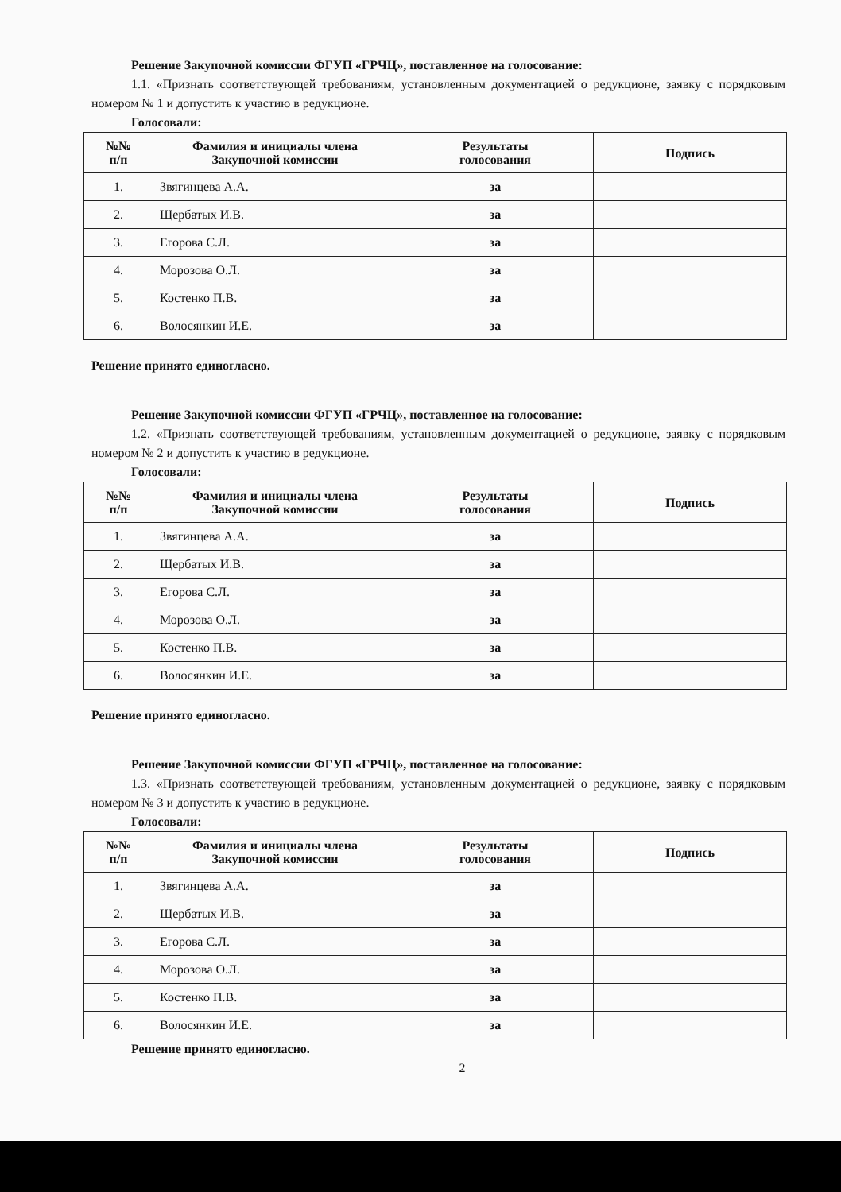Решение Закупочной комиссии ФГУП «ГРЧЦ», поставленное на голосование:
1.1. «Признать соответствующей требованиям, установленным документацией о редукционе, заявку с порядковым номером № 1 и допустить к участию в редукционе.
Голосовали:
| №№ п/п | Фамилия и инициалы члена Закупочной комиссии | Результаты голосования | Подпись |
| --- | --- | --- | --- |
| 1. | Звягинцева А.А. | за | |
| 2. | Щербатых И.В. | за | |
| 3. | Егорова С.Л. | за | |
| 4. | Морозова О.Л. | за | |
| 5. | Костенко П.В. | за | |
| 6. | Волосянкин И.Е. | за | |
Решение принято единогласно.
Решение Закупочной комиссии ФГУП «ГРЧЦ», поставленное на голосование:
1.2. «Признать соответствующей требованиям, установленным документацией о редукционе, заявку с порядковым номером № 2 и допустить к участию в редукционе.
Голосовали:
| №№ п/п | Фамилия и инициалы члена Закупочной комиссии | Результаты голосования | Подпись |
| --- | --- | --- | --- |
| 1. | Звягинцева А.А. | за | |
| 2. | Щербатых И.В. | за | |
| 3. | Егорова С.Л. | за | |
| 4. | Морозова О.Л. | за | |
| 5. | Костенко П.В. | за | |
| 6. | Волосянкин И.Е. | за | |
Решение принято единогласно.
Решение Закупочной комиссии ФГУП «ГРЧЦ», поставленное на голосование:
1.3. «Признать соответствующей требованиям, установленным документацией о редукционе, заявку с порядковым номером № 3 и допустить к участию в редукционе.
Голосовали:
| №№ п/п | Фамилия и инициалы члена Закупочной комиссии | Результаты голосования | Подпись |
| --- | --- | --- | --- |
| 1. | Звягинцева А.А. | за | |
| 2. | Щербатых И.В. | за | |
| 3. | Егорова С.Л. | за | |
| 4. | Морозова О.Л. | за | |
| 5. | Костенко П.В. | за | |
| 6. | Волосянкин И.Е. | за | |
Решение принято единогласно.
2